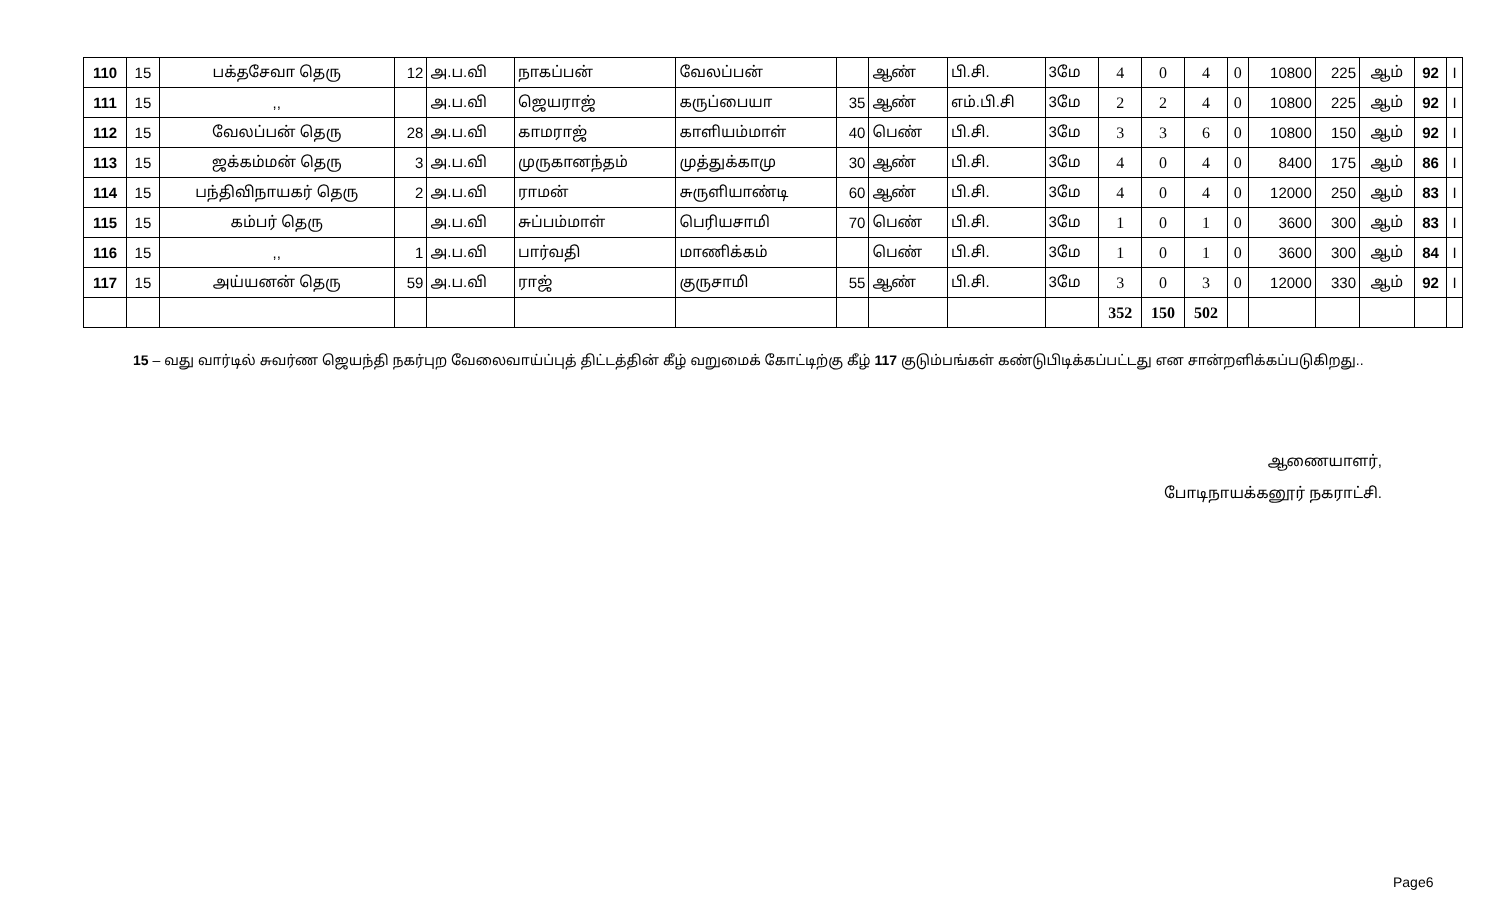| 110 | 15 | பக்தசேவா தெரு | 12 | அ.ப.வி | நாகப்பன் | வேலப்பன் | | ஆண் | பி.சி. | 3மே | 4 | 0 | 4 | 0 | 10800 | 225 | ஆம் | 92 | I |
| 111 | 15 | ,, | | அ.ப.வி | ஜெயராஜ் | கருப்பையா | 35 | ஆண் | எம்.பி.சி | 3மே | 2 | 2 | 4 | 0 | 10800 | 225 | ஆம் | 92 | I |
| 112 | 15 | வேலப்பன் தெரு | 28 | அ.ப.வி | காமராஜ் | காளியம்மாள் | 40 | பெண் | பி.சி. | 3மே | 3 | 3 | 6 | 0 | 10800 | 150 | ஆம் | 92 | I |
| 113 | 15 | ஜக்கம்மன் தெரு | 3 | அ.ப.வி | முருகானந்தம் | முத்துக்காமு | 30 | ஆண் | பி.சி. | 3மே | 4 | 0 | 4 | 0 | 8400 | 175 | ஆம் | 86 | I |
| 114 | 15 | பந்திவிநாயகர் தெரு | 2 | அ.ப.வி | ராமன் | சுருளியாண்டி | 60 | ஆண் | பி.சி. | 3மே | 4 | 0 | 4 | 0 | 12000 | 250 | ஆம் | 83 | I |
| 115 | 15 | கம்பர் தெரு | | அ.ப.வி | சுப்பம்மாள் | பெரியசாமி | 70 | பெண் | பி.சி. | 3மே | 1 | 0 | 1 | 0 | 3600 | 300 | ஆம் | 83 | I |
| 116 | 15 | ,, | 1 | அ.ப.வி | பார்வதி | மாணிக்கம் | | பெண் | பி.சி. | 3மே | 1 | 0 | 1 | 0 | 3600 | 300 | ஆம் | 84 | I |
| 117 | 15 | அய்யனன் தெரு | 59 | அ.ப.வி | ராஜ் | குருசாமி | 55 | ஆண் | பி.சி. | 3மே | 3 | 0 | 3 | 0 | 12000 | 330 | ஆம் | 92 | I |
| | | | | | | | | | | | 352 | 150 | 502 | | | | | | |
15 – வது வார்டில் சுவர்ண ஜெயந்தி நகர்புற வேலைவாய்ப்புத் திட்டத்தின் கீழ் வறுமைக் கோட்டிற்கு கீழ் 117 குடும்பங்கள் கண்டுபிடிக்கப்பட்டது என சான்றளிக்கப்படுகிறது..
ஆணையாளர்,
போடிநாயக்கனூர் நகராட்சி.
Page6